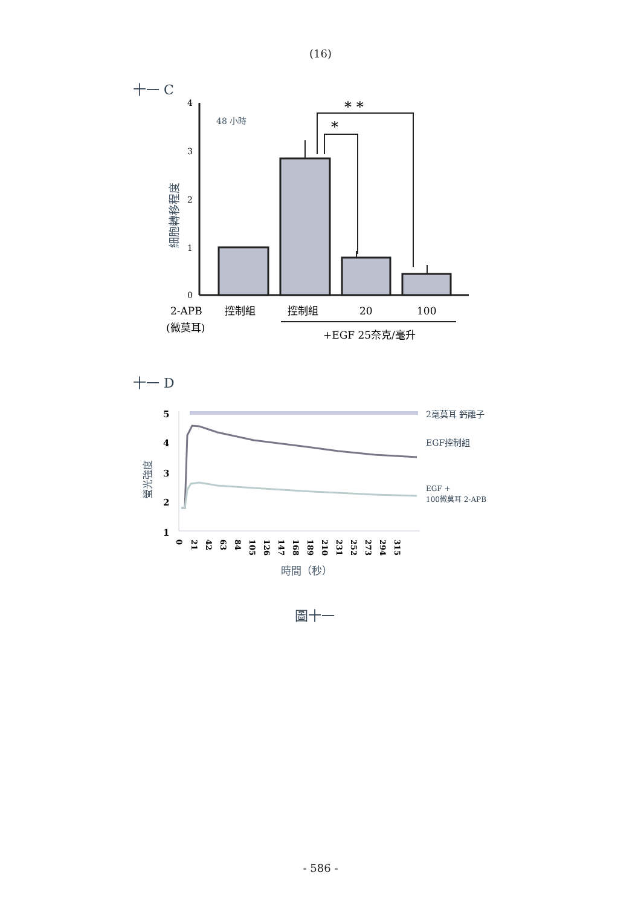(16)
十一 C
4
3
2
1
0
48 小時
細胞轉移程度
* *
*
2-APB
控制組
控制組
20
100
(微莫耳)
+EGF 25奈克/毫升
十一 D
5
4
3
2
1
螢光強度
2毫莫耳 鈣離子
EGF控制組
EGF +
100微莫耳 2-APB
0
21
42
63
84
105
126
147
168
189
210
231
252
273
294
315
時間（秒）
圖十一
- 586 -